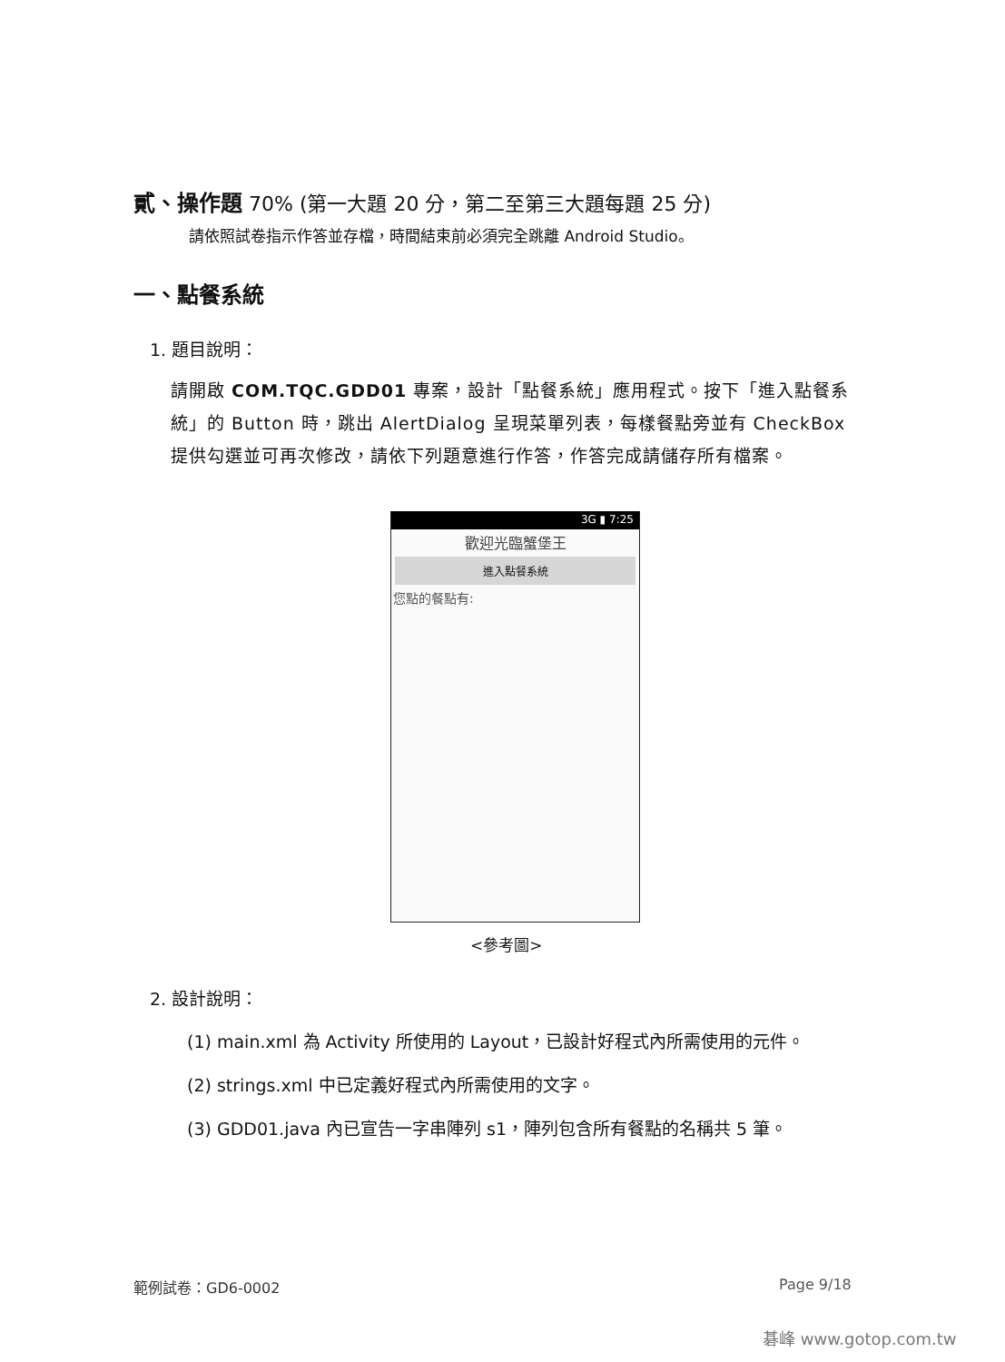貳、操作題 70% (第一大題 20 分，第二至第三大題每題 25 分)
請依照試卷指示作答並存檔，時間結束前必須完全跳離 Android Studio。
一、點餐系統
1. 題目說明：
請開啟 COM.TQC.GDD01 專案，設計「點餐系統」應用程式。按下「進入點餐系統」的 Button 時，跳出 AlertDialog 呈現菜單列表，每樣餐點旁並有 CheckBox 提供勾選並可再次修改，請依下列題意進行作答，作答完成請儲存所有檔案。
3G ▮ 7:25
歡迎光臨蟹堡王
進入點餐系統
您點的餐點有:
<參考圖>
2. 設計說明：
(1) main.xml 為 Activity 所使用的 Layout，已設計好程式內所需使用的元件。
(2) strings.xml 中已定義好程式內所需使用的文字。
(3) GDD01.java 內已宣告一字串陣列 s1，陣列包含所有餐點的名稱共 5 筆。
範例試卷：GD6-0002 Page 9/18
碁峰 www.gotop.com.tw